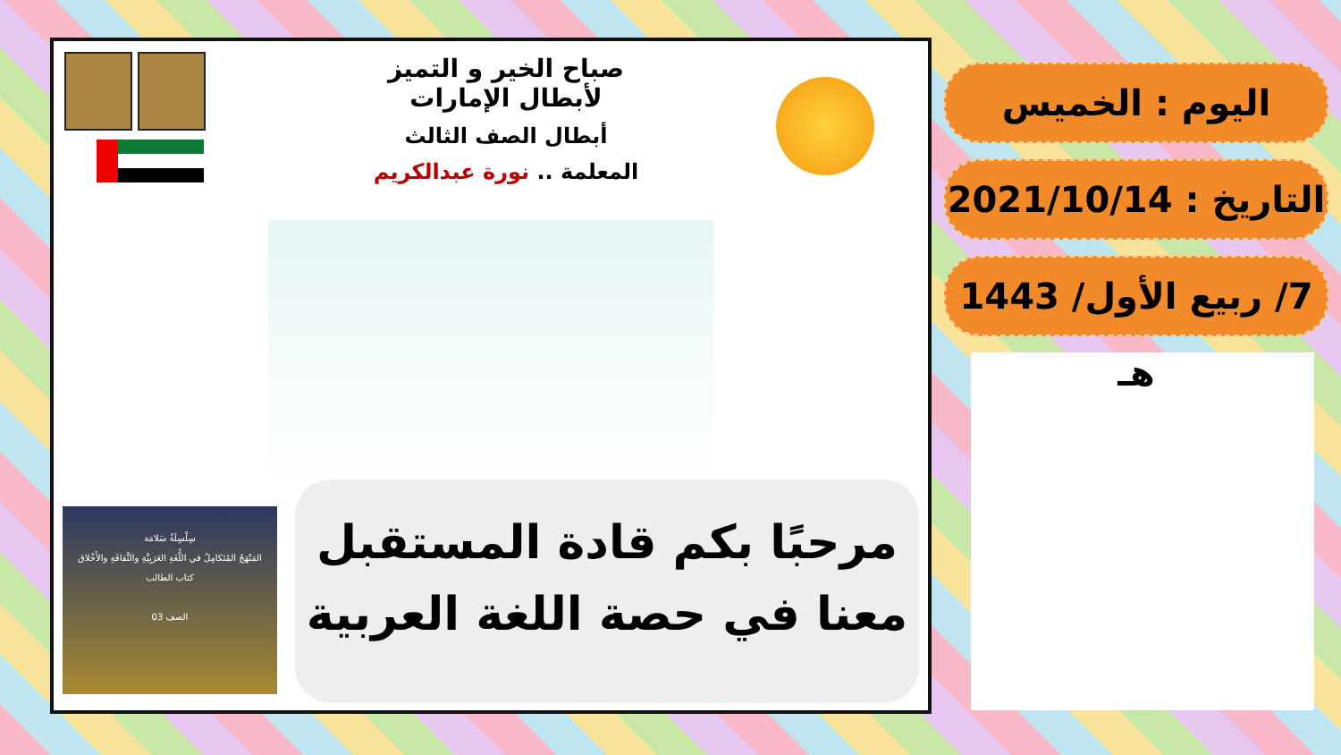صباح الخير و التميز
لأبطال الإمارات
أبطال الصف الثالث
المعلمة .. نورة عبدالكريم
سِلْسِلَةُ سَلامَة
المَنْهَجُ المُتَكامِلُ في اللُّغَةِ العَرَبِيَّةِ والثَّقافَةِ والأَخْلاق
كتاب الطالب
الصف 03
مرحبًا بكم قادة المستقبل
معنا في حصة اللغة العربية
اليوم : الخميس
التاريخ : 2021/10/14
7/ ربيع الأول/ 1443 هـ